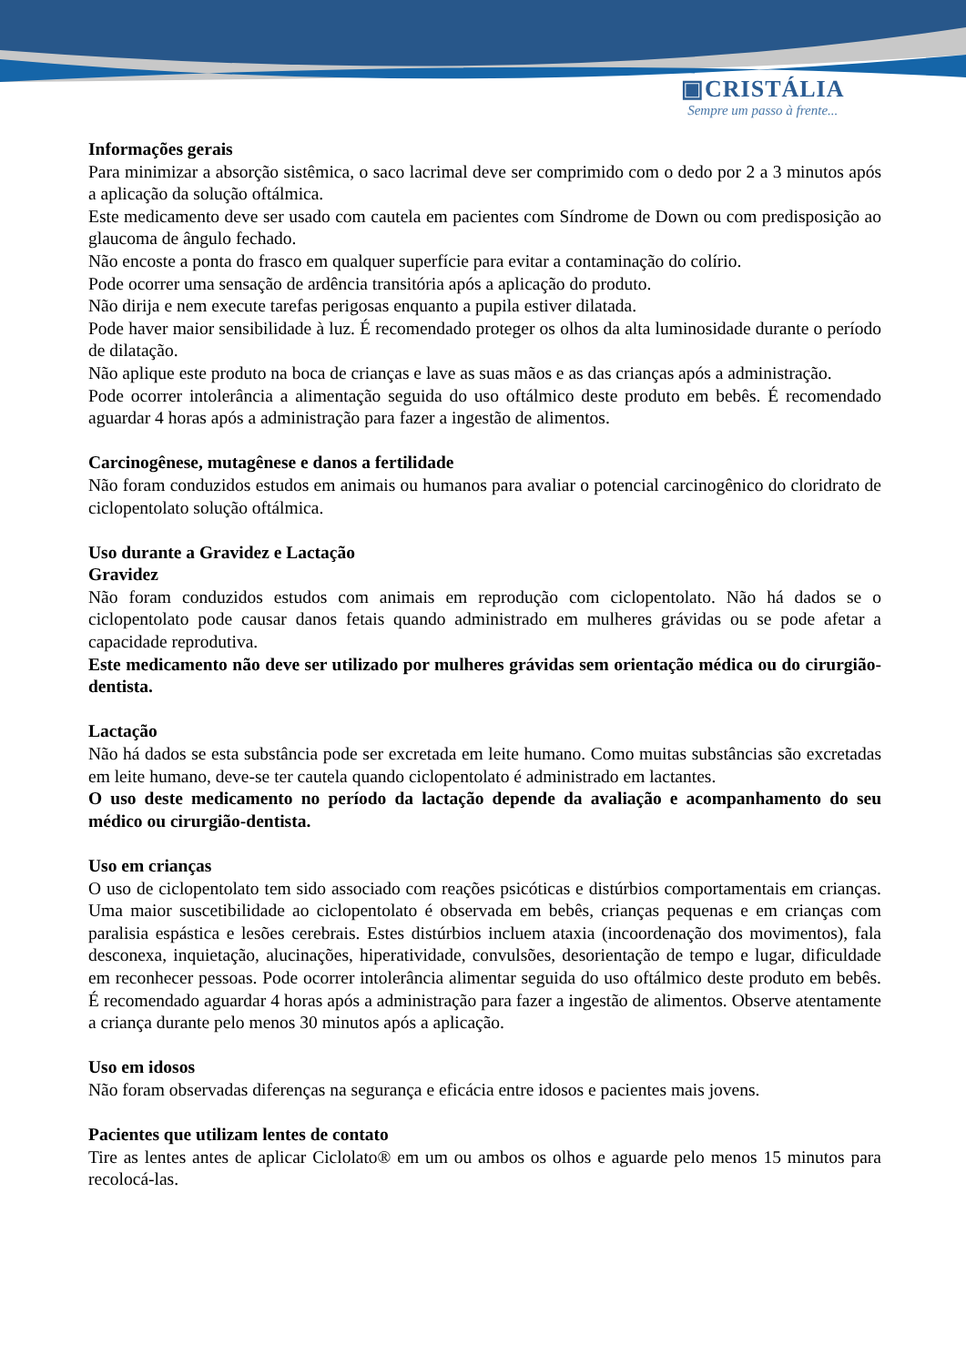▣CRISTÁLIA
Sempre um passo à frente...
Informações gerais
Para minimizar a absorção sistêmica, o saco lacrimal deve ser comprimido com o dedo por 2 a 3 minutos após a aplicação da solução oftálmica.
Este medicamento deve ser usado com cautela em pacientes com Síndrome de Down ou com predisposição ao glaucoma de ângulo fechado.
Não encoste a ponta do frasco em qualquer superfície para evitar a contaminação do colírio.
Pode ocorrer uma sensação de ardência transitória após a aplicação do produto.
Não dirija e nem execute tarefas perigosas enquanto a pupila estiver dilatada.
Pode haver maior sensibilidade à luz. É recomendado proteger os olhos da alta luminosidade durante o período de dilatação.
Não aplique este produto na boca de crianças e lave as suas mãos e as das crianças após a administração.
Pode ocorrer intolerância a alimentação seguida do uso oftálmico deste produto em bebês. É recomendado aguardar 4 horas após a administração para fazer a ingestão de alimentos.
Carcinogênese, mutagênese e danos a fertilidade
Não foram conduzidos estudos em animais ou humanos para avaliar o potencial carcinogênico do cloridrato de ciclopentolato solução oftálmica.
Uso durante a Gravidez e Lactação
Gravidez
Não foram conduzidos estudos com animais em reprodução com ciclopentolato. Não há dados se o ciclopentolato pode causar danos fetais quando administrado em mulheres grávidas ou se pode afetar a capacidade reprodutiva.
Este medicamento não deve ser utilizado por mulheres grávidas sem orientação médica ou do cirurgião-dentista.
Lactação
Não há dados se esta substância pode ser excretada em leite humano. Como muitas substâncias são excretadas em leite humano, deve-se ter cautela quando ciclopentolato é administrado em lactantes.
O uso deste medicamento no período da lactação depende da avaliação e acompanhamento do seu médico ou cirurgião-dentista.
Uso em crianças
O uso de ciclopentolato tem sido associado com reações psicóticas e distúrbios comportamentais em crianças. Uma maior suscetibilidade ao ciclopentolato é observada em bebês, crianças pequenas e em crianças com paralisia espástica e lesões cerebrais. Estes distúrbios incluem ataxia (incoordenação dos movimentos), fala desconexa, inquietação, alucinações, hiperatividade, convulsões, desorientação de tempo e lugar, dificuldade em reconhecer pessoas. Pode ocorrer intolerância alimentar seguida do uso oftálmico deste produto em bebês. É recomendado aguardar 4 horas após a administração para fazer a ingestão de alimentos. Observe atentamente a criança durante pelo menos 30 minutos após a aplicação.
Uso em idosos
Não foram observadas diferenças na segurança e eficácia entre idosos e pacientes mais jovens.
Pacientes que utilizam lentes de contato
Tire as lentes antes de aplicar Ciclolato® em um ou ambos os olhos e aguarde pelo menos 15 minutos para recolocá-las.